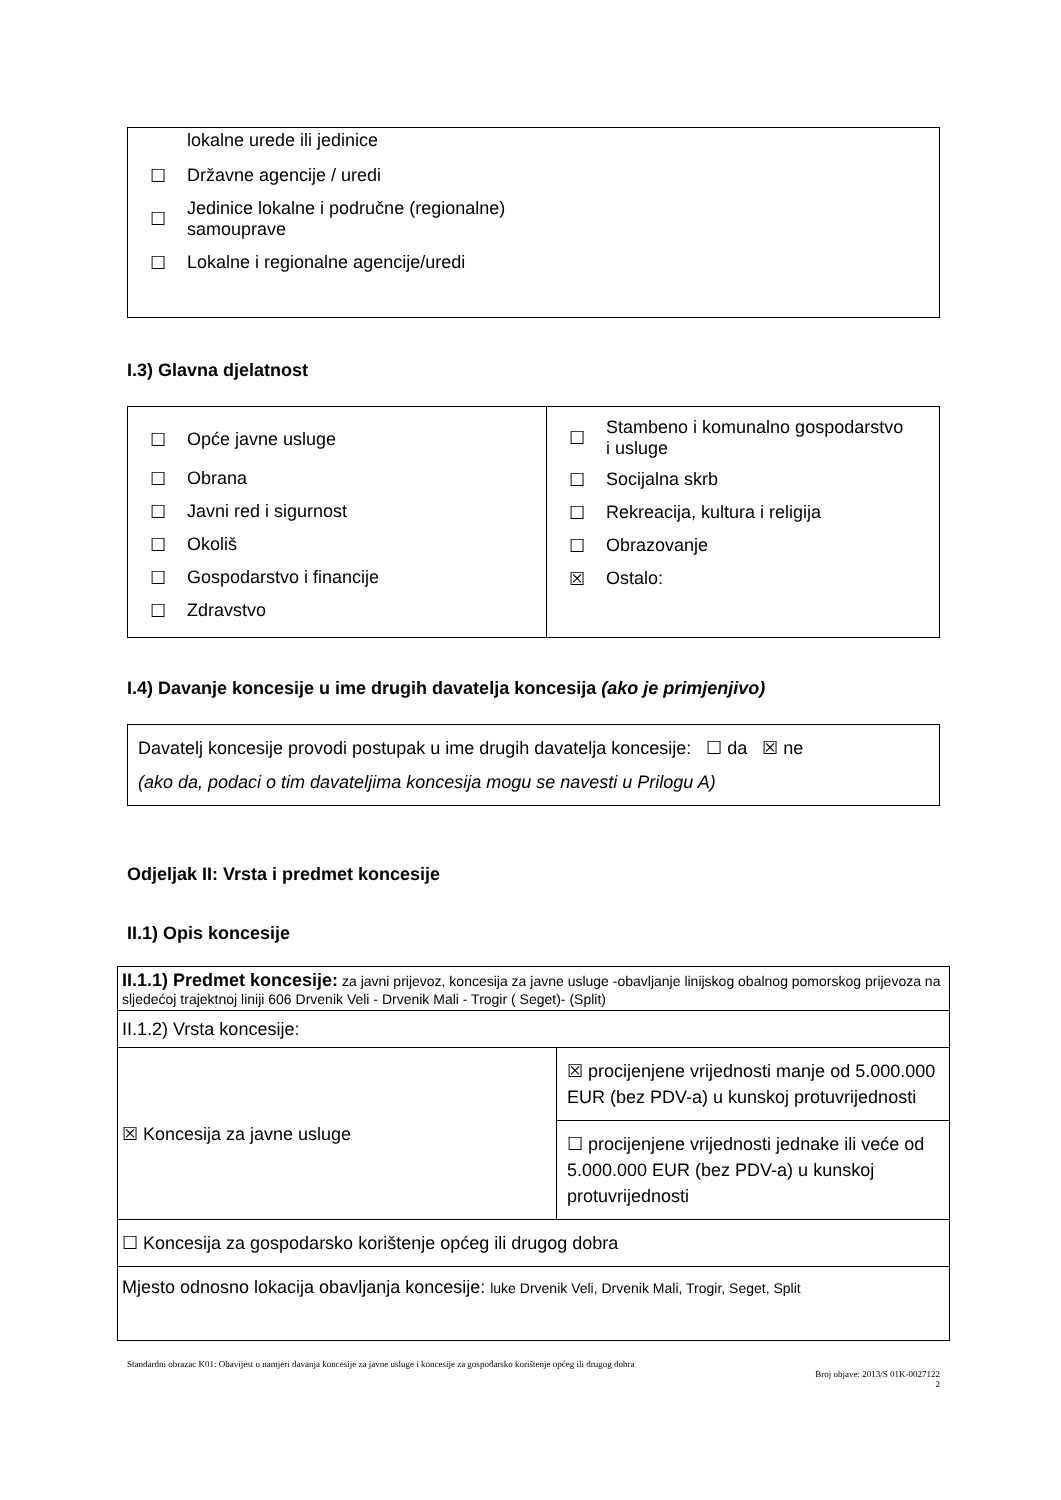| | lokalne urede ili jedinice |
| ☐ | Državne agencije / uredi |
| ☐ | Jedinice lokalne i područne (regionalne) samouprave |
| ☐ | Lokalne i regionalne agencije/uredi |
I.3) Glavna djelatnost
| / ☐ / Opće javne usluge / / ☐ / Obrana / / ☐ / Javni red i sigurnost / / ☐ / Okoliš / / ☐ / Gospodarstvo i financije / / ☐ / Zdravstvo / | / ☐ / Stambeno i komunalno gospodarstvo i usluge / / ☐ / Socijalna skrb / / ☐ / Rekreacija, kultura i religija / / ☐ / Obrazovanje / / ☒ / Ostalo: / |
I.4) Davanje koncesije u ime drugih davatelja koncesija (ako je primjenjivo)
Davatelj koncesije provodi postupak u ime drugih davatelja koncesije: ☐ da ☒ ne
(ako da, podaci o tim davateljima koncesija mogu se navesti u Prilogu A)
Odjeljak II: Vrsta i predmet koncesije
II.1) Opis koncesije
| II.1.1) Predmet koncesije: za javni prijevoz, koncesija za javne usluge -obavljanje linijskog obalnog pomorskog prijevoza na sljedećoj trajektnoj liniji 606 Drvenik Veli - Drvenik Mali - Trogir ( Seget)- (Split) | |
| II.1.2) Vrsta koncesije: | |
| ☒ Koncesija za javne usluge | ☒ procijenjene vrijednosti manje od 5.000.000 EUR (bez PDV-a) u kunskoj protuvrijednosti |
| | ☐ procijenjene vrijednosti jednake ili veće od 5.000.000 EUR (bez PDV-a) u kunskoj protuvrijednosti |
| ☐ Koncesija za gospodarsko korištenje općeg ili drugog dobra | |
| Mjesto odnosno lokacija obavljanja koncesije: luke Drvenik Veli, Drvenik Mali, Trogir, Seget, Split | |
Standardni obrazac K01: Obavijest o namjeri davanja koncesije za javne usluge i koncesije za gospodarsko korištenje općeg ili drugog dobra
Broj objave: 2013/S 01K-0027122
2